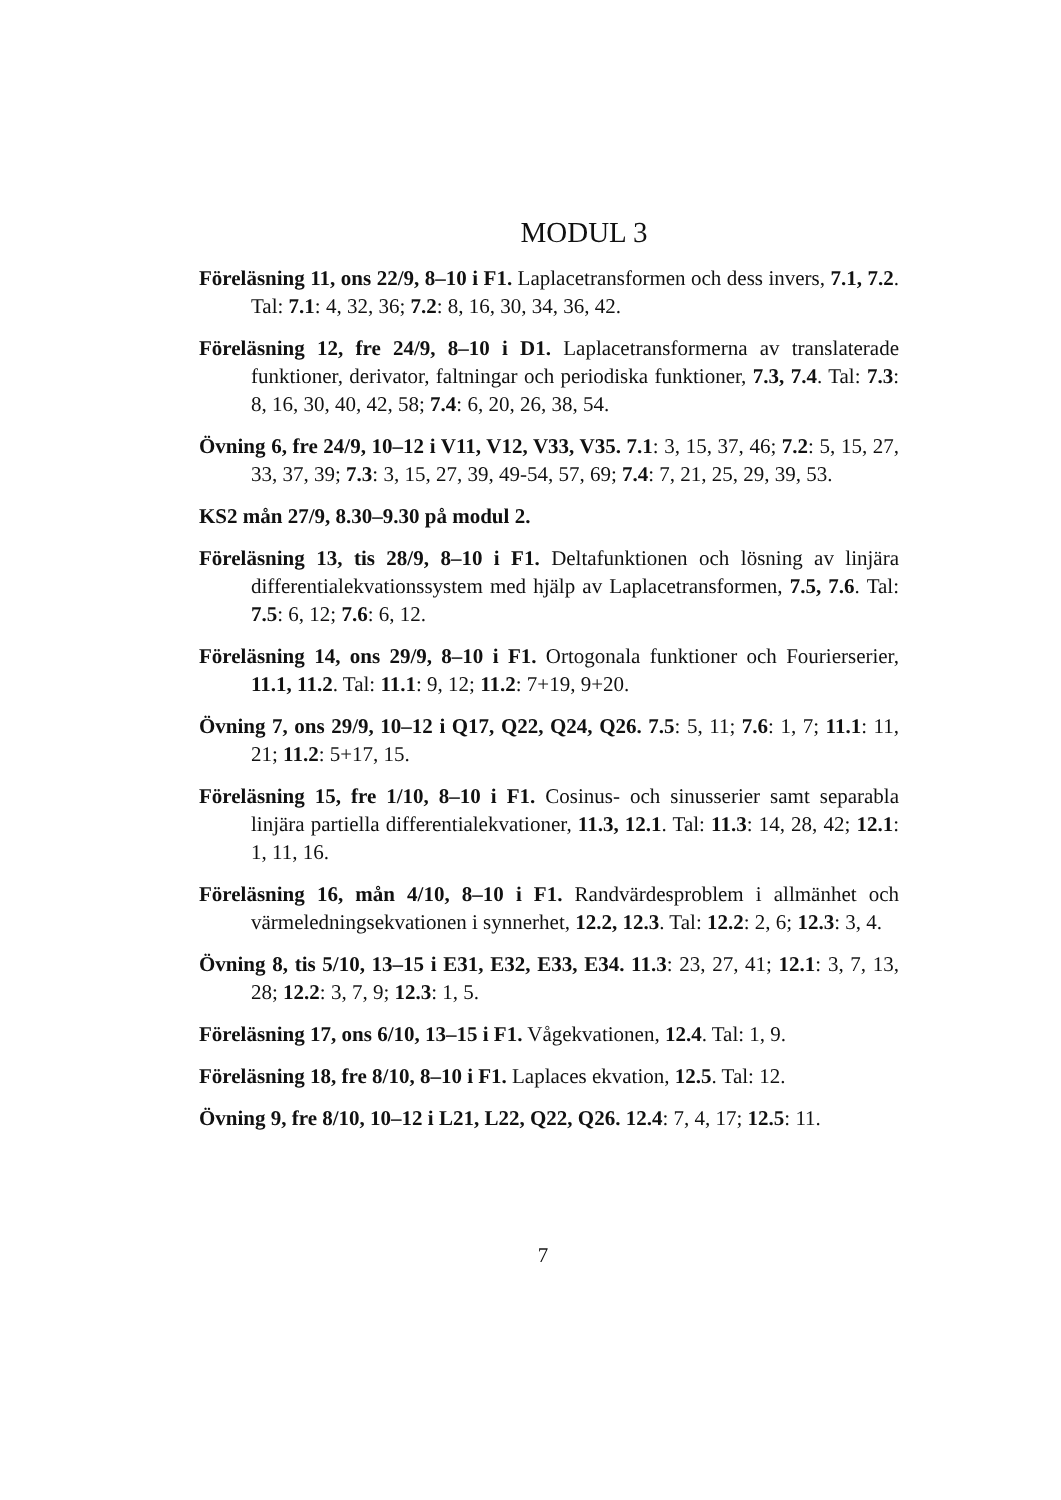MODUL 3
Föreläsning 11, ons 22/9, 8–10 i F1. Laplacetransformen och dess invers, 7.1, 7.2. Tal: 7.1: 4, 32, 36; 7.2: 8, 16, 30, 34, 36, 42.
Föreläsning 12, fre 24/9, 8–10 i D1. Laplacetransformerna av translaterade funktioner, derivator, faltningar och periodiska funktioner, 7.3, 7.4. Tal: 7.3: 8, 16, 30, 40, 42, 58; 7.4: 6, 20, 26, 38, 54.
Övning 6, fre 24/9, 10–12 i V11, V12, V33, V35. 7.1: 3, 15, 37, 46; 7.2: 5, 15, 27, 33, 37, 39; 7.3: 3, 15, 27, 39, 49-54, 57, 69; 7.4: 7, 21, 25, 29, 39, 53.
KS2 mån 27/9, 8.30–9.30 på modul 2.
Föreläsning 13, tis 28/9, 8–10 i F1. Deltafunktionen och lösning av linjära differentialekvationssystem med hjälp av Laplacetransformen, 7.5, 7.6. Tal: 7.5: 6, 12; 7.6: 6, 12.
Föreläsning 14, ons 29/9, 8–10 i F1. Ortogonala funktioner och Fourierserier, 11.1, 11.2. Tal: 11.1: 9, 12; 11.2: 7+19, 9+20.
Övning 7, ons 29/9, 10–12 i Q17, Q22, Q24, Q26. 7.5: 5, 11; 7.6: 1, 7; 11.1: 11, 21; 11.2: 5+17, 15.
Föreläsning 15, fre 1/10, 8–10 i F1. Cosinus- och sinusserier samt separabla linjära partiella differentialekvationer, 11.3, 12.1. Tal: 11.3: 14, 28, 42; 12.1: 1, 11, 16.
Föreläsning 16, mån 4/10, 8–10 i F1. Randvärdesproblem i allmänhet och värmeledningsekvationen i synnerhet, 12.2, 12.3. Tal: 12.2: 2, 6; 12.3: 3, 4.
Övning 8, tis 5/10, 13–15 i E31, E32, E33, E34. 11.3: 23, 27, 41; 12.1: 3, 7, 13, 28; 12.2: 3, 7, 9; 12.3: 1, 5.
Föreläsning 17, ons 6/10, 13–15 i F1. Vågekvationen, 12.4. Tal: 1, 9.
Föreläsning 18, fre 8/10, 8–10 i F1. Laplaces ekvation, 12.5. Tal: 12.
Övning 9, fre 8/10, 10–12 i L21, L22, Q22, Q26. 12.4: 7, 4, 17; 12.5: 11.
7